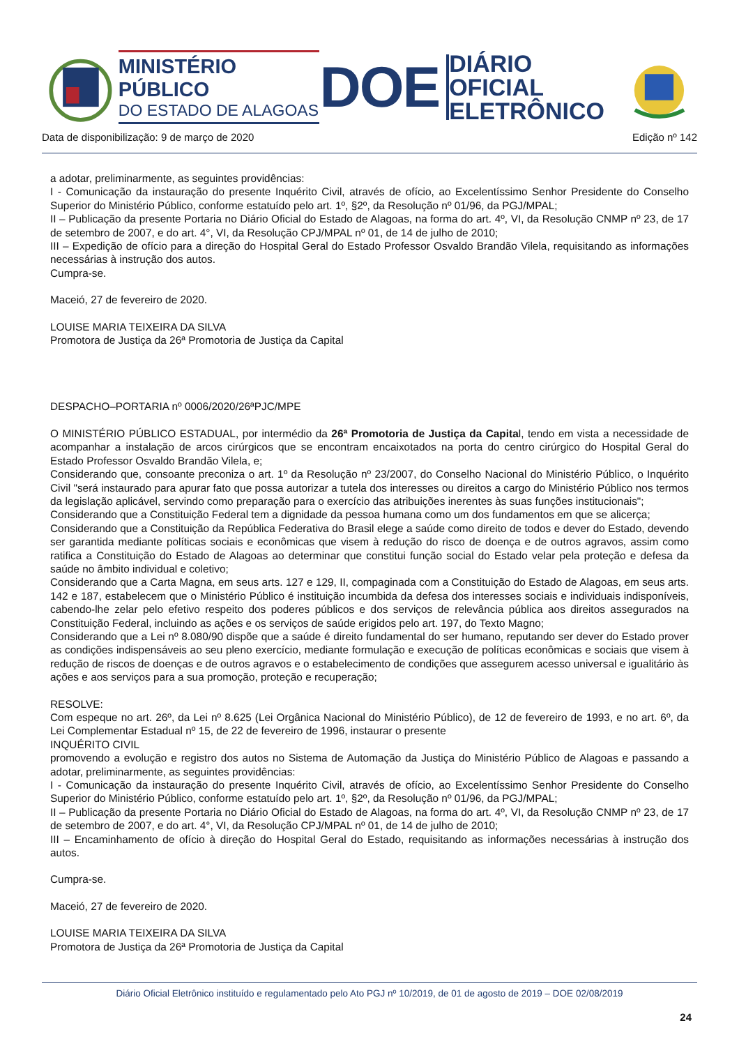MINISTÉRIO PÚBLICO
DO ESTADO DE ALAGOAS
DOE
DIÁRIO OFICIAL
ELETRÔNICO
Data de disponibilização: 9 de março de 2020 Edição nº 142
a adotar, preliminarmente, as seguintes providências:
I - Comunicação da instauração do presente Inquérito Civil, através de ofício, ao Excelentíssimo Senhor Presidente do Conselho Superior do Ministério Público, conforme estatuído pelo art. 1º, §2º, da Resolução nº 01/96, da PGJ/MPAL;
II – Publicação da presente Portaria no Diário Oficial do Estado de Alagoas, na forma do art. 4º, VI, da Resolução CNMP nº 23, de 17 de setembro de 2007, e do art. 4°, VI, da Resolução CPJ/MPAL nº 01, de 14 de julho de 2010;
III – Expedição de ofício para a direção do Hospital Geral do Estado Professor Osvaldo Brandão Vilela, requisitando as informações necessárias à instrução dos autos.
Cumpra-se.
Maceió, 27 de fevereiro de 2020.
LOUISE MARIA TEIXEIRA DA SILVA
Promotora de Justiça da 26ª Promotoria de Justiça da Capital
DESPACHO–PORTARIA nº 0006/2020/26ªPJC/MPE
O MINISTÉRIO PÚBLICO ESTADUAL, por intermédio da 26ª Promotoria de Justiça da Capital, tendo em vista a necessidade de acompanhar a instalação de arcos cirúrgicos que se encontram encaixotados na porta do centro cirúrgico do Hospital Geral do Estado Professor Osvaldo Brandão Vilela, e;
Considerando que, consoante preconiza o art. 1º da Resolução nº 23/2007, do Conselho Nacional do Ministério Público, o Inquérito Civil "será instaurado para apurar fato que possa autorizar a tutela dos interesses ou direitos a cargo do Ministério Público nos termos da legislação aplicável, servindo como preparação para o exercício das atribuições inerentes às suas funções institucionais";
Considerando que a Constituição Federal tem a dignidade da pessoa humana como um dos fundamentos em que se alicerça;
Considerando que a Constituição da República Federativa do Brasil elege a saúde como direito de todos e dever do Estado, devendo ser garantida mediante políticas sociais e econômicas que visem à redução do risco de doença e de outros agravos, assim como ratifica a Constituição do Estado de Alagoas ao determinar que constitui função social do Estado velar pela proteção e defesa da saúde no âmbito individual e coletivo;
Considerando que a Carta Magna, em seus arts. 127 e 129, II, compaginada com a Constituição do Estado de Alagoas, em seus arts. 142 e 187, estabelecem que o Ministério Público é instituição incumbida da defesa dos interesses sociais e individuais indisponíveis, cabendo-lhe zelar pelo efetivo respeito dos poderes públicos e dos serviços de relevância pública aos direitos assegurados na Constituição Federal, incluindo as ações e os serviços de saúde erigidos pelo art. 197, do Texto Magno;
Considerando que a Lei nº 8.080/90 dispõe que a saúde é direito fundamental do ser humano, reputando ser dever do Estado prover as condições indispensáveis ao seu pleno exercício, mediante formulação e execução de políticas econômicas e sociais que visem à redução de riscos de doenças e de outros agravos e o estabelecimento de condições que assegurem acesso universal e igualitário às ações e aos serviços para a sua promoção, proteção e recuperação;
RESOLVE:
Com espeque no art. 26º, da Lei nº 8.625 (Lei Orgânica Nacional do Ministério Público), de 12 de fevereiro de 1993, e no art. 6º, da Lei Complementar Estadual nº 15, de 22 de fevereiro de 1996, instaurar o presente
INQUÉRITO CIVIL
promovendo a evolução e registro dos autos no Sistema de Automação da Justiça do Ministério Público de Alagoas e passando a adotar, preliminarmente, as seguintes providências:
I - Comunicação da instauração do presente Inquérito Civil, através de ofício, ao Excelentíssimo Senhor Presidente do Conselho Superior do Ministério Público, conforme estatuído pelo art. 1º, §2º, da Resolução nº 01/96, da PGJ/MPAL;
II – Publicação da presente Portaria no Diário Oficial do Estado de Alagoas, na forma do art. 4º, VI, da Resolução CNMP nº 23, de 17 de setembro de 2007, e do art. 4°, VI, da Resolução CPJ/MPAL nº 01, de 14 de julho de 2010;
III – Encaminhamento de ofício à direção do Hospital Geral do Estado, requisitando as informações necessárias à instrução dos autos.
Cumpra-se.
Maceió, 27 de fevereiro de 2020.
LOUISE MARIA TEIXEIRA DA SILVA
Promotora de Justiça da 26ª Promotoria de Justiça da Capital
Diário Oficial Eletrônico instituído e regulamentado pelo Ato PGJ nº 10/2019, de 01 de agosto de 2019 – DOE 02/08/2019
24